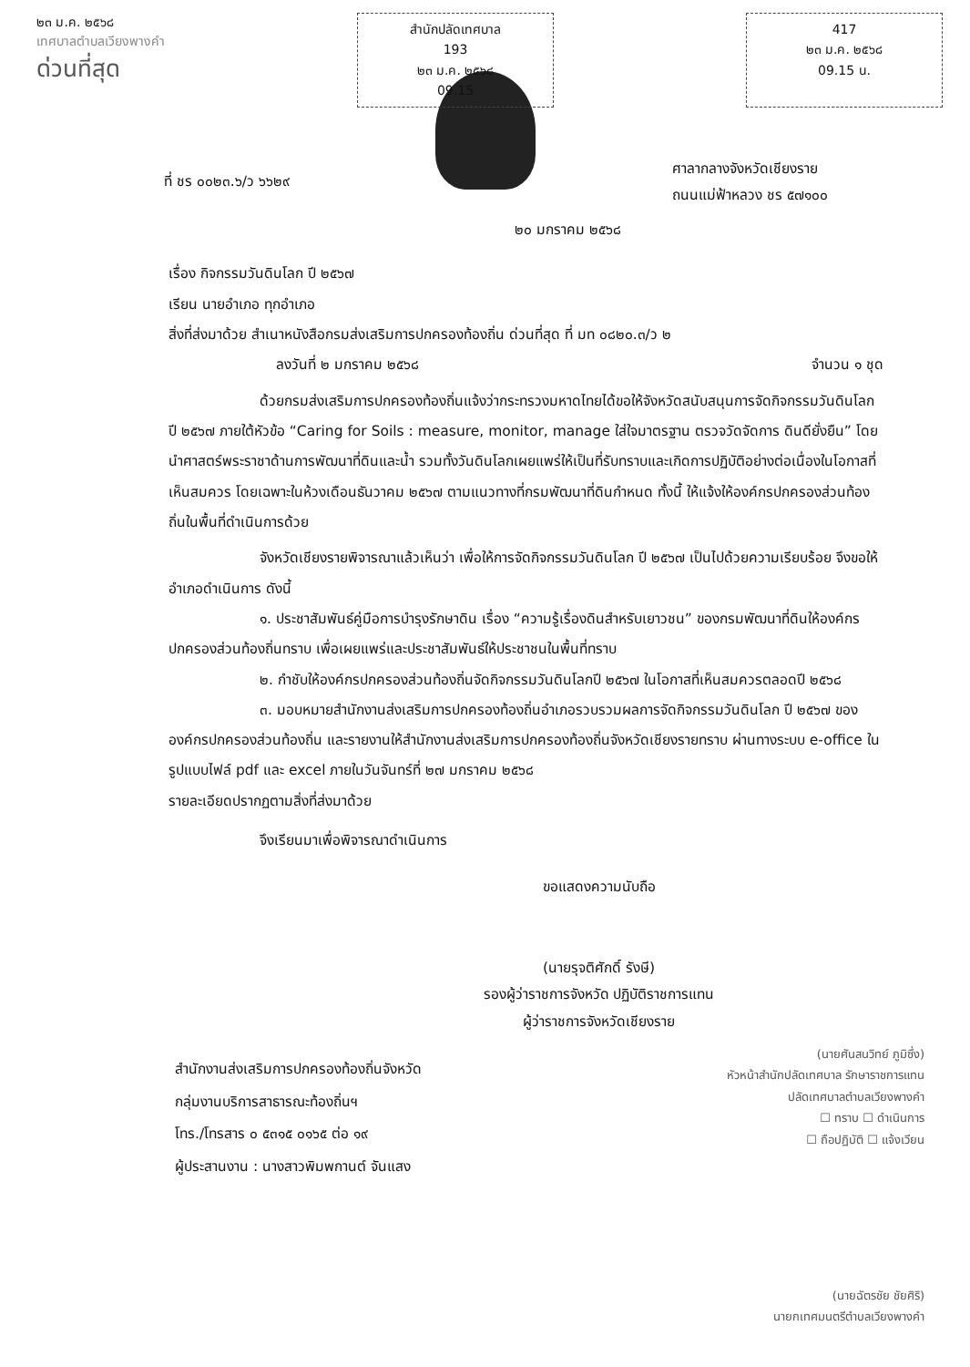๒๓ ม.ค. ๒๕๖๘
เทศบาลตำบลเวียงพางคำ
ด่วนที่สุด
สำนักปลัดเทศบาล
193
๒๓ ม.ค. ๒๕๖๘
09.15
417
๒๓ ม.ค. ๒๕๖๘
09.15 น.
ที่ ชร ๐๐๒๓.๖/ว ๖๖๒๙
ศาลากลางจังหวัดเชียงราย
ถนนแม่ฟ้าหลวง ชร ๕๗๑๐๐
๒๐ มกราคม ๒๕๖๘
เรื่อง กิจกรรมวันดินโลก ปี ๒๕๖๗
เรียน นายอำเภอ ทุกอำเภอ
สิ่งที่ส่งมาด้วย สำเนาหนังสือกรมส่งเสริมการปกครองท้องถิ่น ด่วนที่สุด ที่ มท ๐๘๒๐.๓/ว ๒
ลงวันที่ ๒ มกราคม ๒๕๖๘ จำนวน ๑ ชุด
ด้วยกรมส่งเสริมการปกครองท้องถิ่นแจ้งว่ากระทรวงมหาดไทยได้ขอให้จังหวัดสนับสนุนการจัดกิจกรรมวันดินโลก ปี ๒๕๖๗ ภายใต้หัวข้อ “Caring for Soils : measure, monitor, manage ใส่ใจมาตรฐาน ตรวจวัดจัดการ ดินดียั่งยืน” โดยนำศาสตร์พระราชาด้านการพัฒนาที่ดินและน้ำ รวมทั้งวันดินโลกเผยแพร่ให้เป็นที่รับทราบและเกิดการปฏิบัติอย่างต่อเนื่องในโอกาสที่เห็นสมควร โดยเฉพาะในห้วงเดือนธันวาคม ๒๕๖๗ ตามแนวทางที่กรมพัฒนาที่ดินกำหนด ทั้งนี้ ให้แจ้งให้องค์กรปกครองส่วนท้องถิ่นในพื้นที่ดำเนินการด้วย
จังหวัดเชียงรายพิจารณาแล้วเห็นว่า เพื่อให้การจัดกิจกรรมวันดินโลก ปี ๒๕๖๗ เป็นไปด้วยความเรียบร้อย จึงขอให้อำเภอดำเนินการ ดังนี้
๑. ประชาสัมพันธ์คู่มือการบำรุงรักษาดิน เรื่อง “ความรู้เรื่องดินสำหรับเยาวชน” ของกรมพัฒนาที่ดินให้องค์กรปกครองส่วนท้องถิ่นทราบ เพื่อเผยแพร่และประชาสัมพันธ์ให้ประชาชนในพื้นที่ทราบ
๒. กำชับให้องค์กรปกครองส่วนท้องถิ่นจัดกิจกรรมวันดินโลกปี ๒๕๖๗ ในโอกาสที่เห็นสมควรตลอดปี ๒๕๖๘
๓. มอบหมายสำนักงานส่งเสริมการปกครองท้องถิ่นอำเภอรวบรวมผลการจัดกิจกรรมวันดินโลก ปี ๒๕๖๗ ขององค์กรปกครองส่วนท้องถิ่น และรายงานให้สำนักงานส่งเสริมการปกครองท้องถิ่นจังหวัดเชียงรายทราบ ผ่านทางระบบ e-office ในรูปแบบไฟล์ pdf และ excel ภายในวันจันทร์ที่ ๒๗ มกราคม ๒๕๖๘
รายละเอียดปรากฏตามสิ่งที่ส่งมาด้วย
จึงเรียนมาเพื่อพิจารณาดำเนินการ
ขอแสดงความนับถือ
(นายรุจติศักดิ์ รังษี)
รองผู้ว่าราชการจังหวัด ปฏิบัติราชการแทน
ผู้ว่าราชการจังหวัดเชียงราย
(นายศันสนวิทย์ ภูมิซึ่ง)
หัวหน้าสำนักปลัดเทศบาล รักษาราชการแทน
ปลัดเทศบาลตำบลเวียงพางคำ
☐ ทราบ ☐ ดำเนินการ
☐ ถือปฏิบัติ ☐ แจ้งเวียน
สำนักงานส่งเสริมการปกครองท้องถิ่นจังหวัด
กลุ่มงานบริการสาธารณะท้องถิ่นฯ
โทร./โทรสาร ๐ ๕๓๑๕ ๐๑๖๕ ต่อ ๑๙
ผู้ประสานงาน : นางสาวพิมพกานต์ จันแสง
(นายฉัตรชัย ชัยศิริ)
นายกเทศมนตรีตำบลเวียงพางคำ